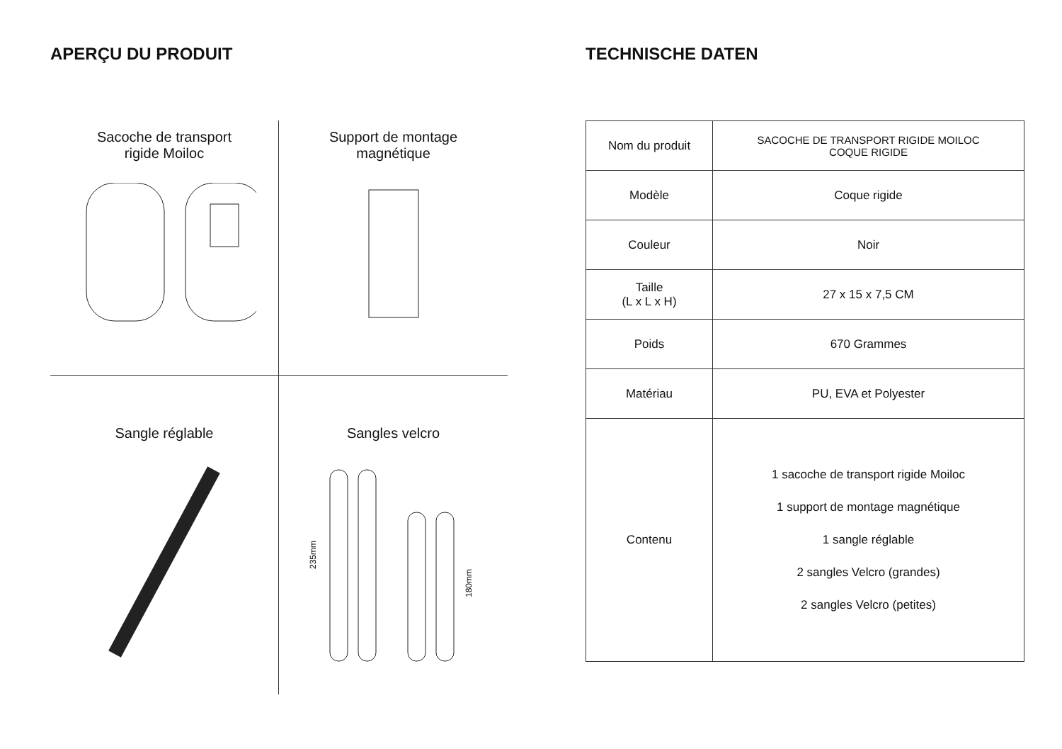APERÇU DU PRODUIT
Sacoche de transport
rigide Moiloc
Support de montage
magnétique
Sangle réglable
Sangles velcro
235mm
180mm
TECHNISCHE DATEN
| Nom du produit | SACOCHE DE TRANSPORT RIGIDE MOILOC COQUE RIGIDE |
| Modèle | Coque rigide |
| Couleur | Noir |
| Taille (L x L x H) | 27 x 15 x 7,5 CM |
| Poids | 670 Grammes |
| Matériau | PU, EVA et Polyester |
| Contenu | 1 sacoche de transport rigide Moiloc 1 support de montage magnétique 1 sangle réglable 2 sangles Velcro (grandes) 2 sangles Velcro (petites) |